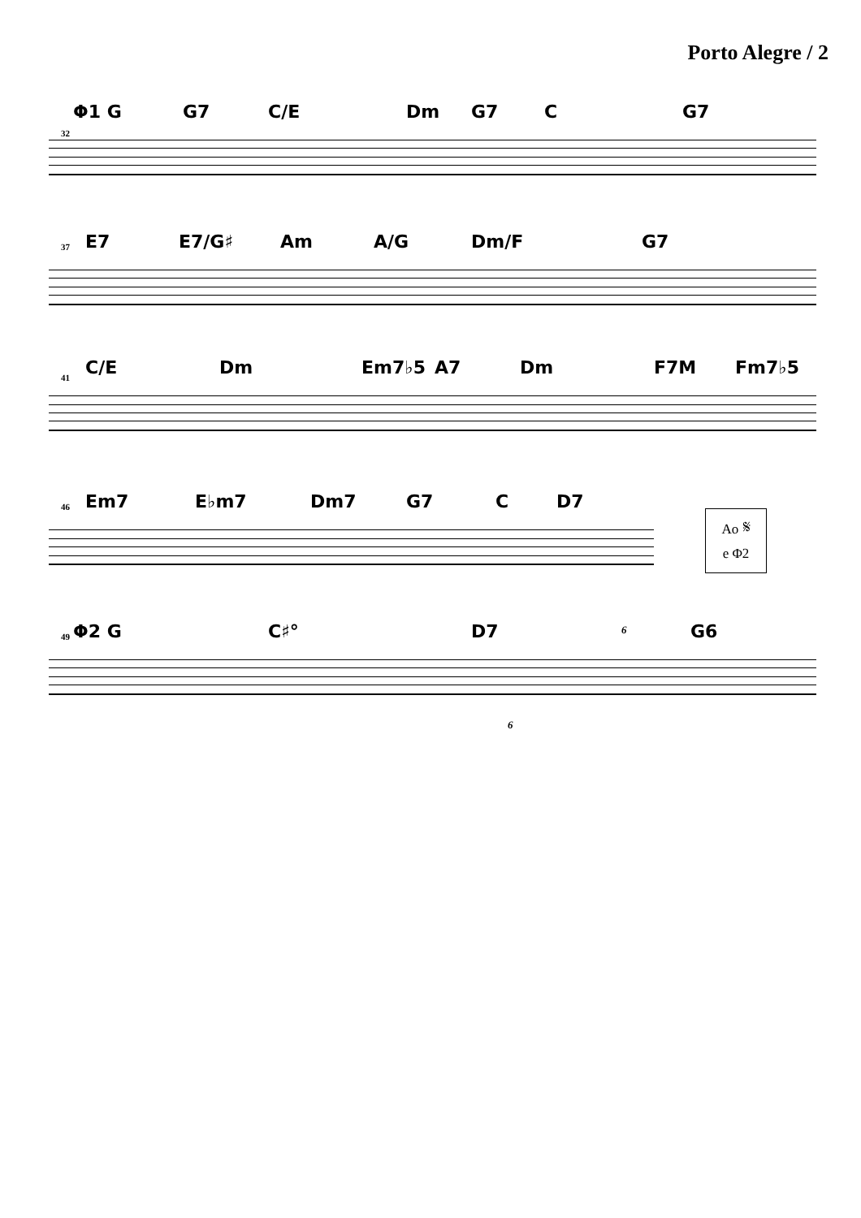Porto Alegre / 2
Φ1 G G7 C/E Dm G7 C G7
32
E7 E7/G♯ Am A/G Dm/F G7
37
C/E Dm Em7♭5 A7 Dm F7M Fm7♭5
41
Em7 E♭m7 Dm7 G7 C D7
46
Ao 𝄋
e Φ2
Φ2 G C♯° D7 G6
49
6
6